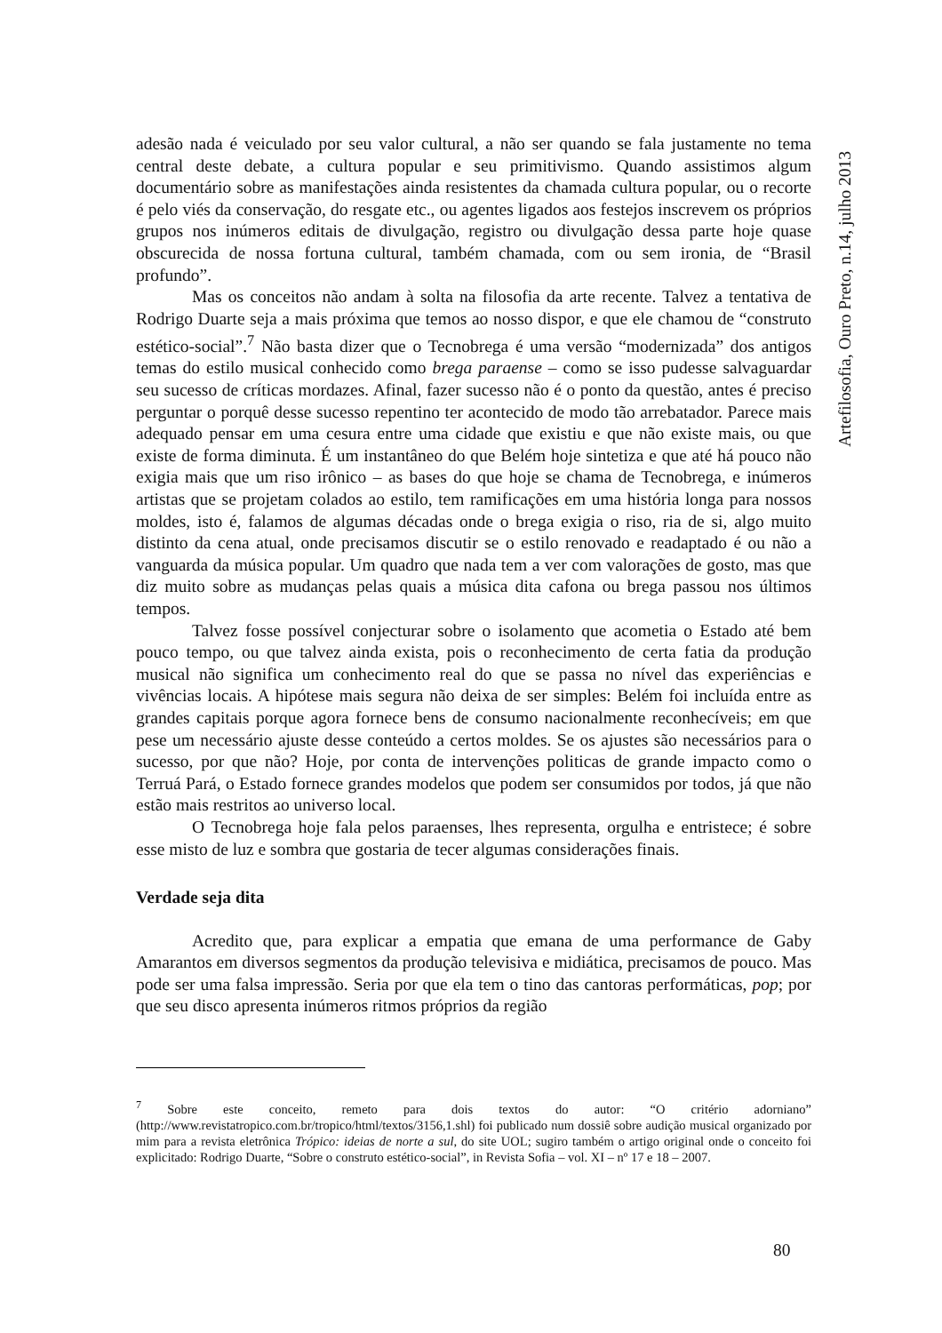adesão nada é veiculado por seu valor cultural, a não ser quando se fala justamente no tema central deste debate, a cultura popular e seu primitivismo. Quando assistimos algum documentário sobre as manifestações ainda resistentes da chamada cultura popular, ou o recorte é pelo viés da conservação, do resgate etc., ou agentes ligados aos festejos inscrevem os próprios grupos nos inúmeros editais de divulgação, registro ou divulgação dessa parte hoje quase obscurecida de nossa fortuna cultural, também chamada, com ou sem ironia, de “Brasil profundo”.
Mas os conceitos não andam à solta na filosofia da arte recente. Talvez a tentativa de Rodrigo Duarte seja a mais próxima que temos ao nosso dispor, e que ele chamou de “construto estético-social”.<sup>7</sup> Não basta dizer que o Tecnobrega é uma versão “modernizada” dos antigos temas do estilo musical conhecido como brega paraense – como se isso pudesse salvaguardar seu sucesso de críticas mordazes. Afinal, fazer sucesso não é o ponto da questão, antes é preciso perguntar o porquê desse sucesso repentino ter acontecido de modo tão arrebatador. Parece mais adequado pensar em uma cesura entre uma cidade que existiu e que não existe mais, ou que existe de forma diminuta. É um instantâneo do que Belém hoje sintetiza e que até há pouco não exigia mais que um riso irônico – as bases do que hoje se chama de Tecnobrega, e inúmeros artistas que se projetam colados ao estilo, tem ramificações em uma história longa para nossos moldes, isto é, falamos de algumas décadas onde o brega exigia o riso, ria de si, algo muito distinto da cena atual, onde precisamos discutir se o estilo renovado e readaptado é ou não a vanguarda da música popular. Um quadro que nada tem a ver com valorações de gosto, mas que diz muito sobre as mudanças pelas quais a música dita cafona ou brega passou nos últimos tempos.
Talvez fosse possível conjecturar sobre o isolamento que acometia o Estado até bem pouco tempo, ou que talvez ainda exista, pois o reconhecimento de certa fatia da produção musical não significa um conhecimento real do que se passa no nível das experiências e vivências locais. A hipótese mais segura não deixa de ser simples: Belém foi incluída entre as grandes capitais porque agora fornece bens de consumo nacionalmente reconhecíveis; em que pese um necessário ajuste desse conteúdo a certos moldes. Se os ajustes são necessários para o sucesso, por que não? Hoje, por conta de intervenções politicas de grande impacto como o Terruá Pará, o Estado fornece grandes modelos que podem ser consumidos por todos, já que não estão mais restritos ao universo local.
O Tecnobrega hoje fala pelos paraenses, lhes representa, orgulha e entristece; é sobre esse misto de luz e sombra que gostaria de tecer algumas considerações finais.
Verdade seja dita
Acredito que, para explicar a empatia que emana de uma performance de Gaby Amarantos em diversos segmentos da produção televisiva e midiática, precisamos de pouco. Mas pode ser uma falsa impressão. Seria por que ela tem o tino das cantoras performáticas, pop; por que seu disco apresenta inúmeros ritmos próprios da região
<sup>7</sup> Sobre este conceito, remeto para dois textos do autor: “O critério adorniano” (http://www.revistatropico.com.br/tropico/html/textos/3156,1.shl) foi publicado num dossiê sobre audição musical organizado por mim para a revista eletrônica Trópico: ideias de norte a sul, do site UOL; sugiro também o artigo original onde o conceito foi explicitado: Rodrigo Duarte, “Sobre o construto estético-social”, in Revista Sofia – vol. XI – nº 17 e 18 – 2007.
Artefilosofia, Ouro Preto, n.14, julho 2013
80